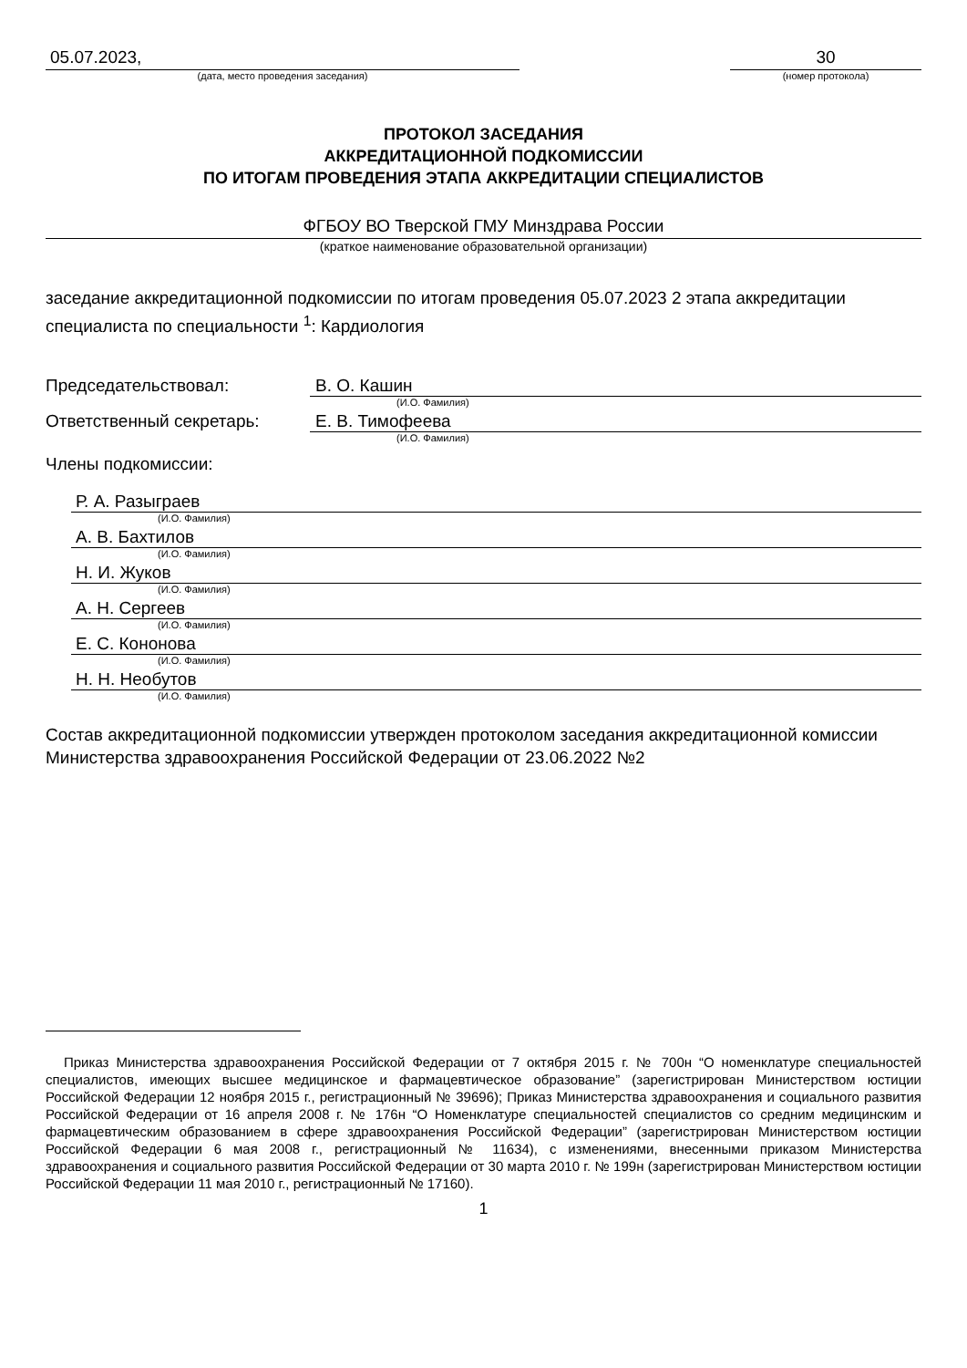05.07.2023,
(дата, место проведения заседания)
30
(номер протокола)
ПРОТОКОЛ ЗАСЕДАНИЯ
АККРЕДИТАЦИОННОЙ ПОДКОМИССИИ
ПО ИТОГАМ ПРОВЕДЕНИЯ ЭТАПА АККРЕДИТАЦИИ СПЕЦИАЛИСТОВ
ФГБОУ ВО Тверской ГМУ Минздрава России
(краткое наименование образовательной организации)
заседание аккредитационной подкомиссии по итогам проведения 05.07.2023 2 этапа аккредитации специалиста по специальности <sup>1</sup>: Кардиология
Председательствовал: В. О. Кашин
(И.О. Фамилия)
Ответственный секретарь: Е. В. Тимофеева
(И.О. Фамилия)
Члены подкомиссии:
Р. А. Разыграев
(И.О. Фамилия)
А. В. Бахтилов
(И.О. Фамилия)
Н. И. Жуков
(И.О. Фамилия)
А. Н. Сергеев
(И.О. Фамилия)
Е. С. Кононова
(И.О. Фамилия)
Н. Н. Необутов
(И.О. Фамилия)
Состав аккредитационной подкомиссии утвержден протоколом заседания аккредитационной комиссии Министерства здравоохранения Российской Федерации от 23.06.2022 №2
Приказ Министерства здравоохранения Российской Федерации от 7 октября 2015 г. № 700н “О номенклатуре специальностей специалистов, имеющих высшее медицинское и фармацевтическое образование” (зарегистрирован Министерством юстиции Российской Федерации 12 ноября 2015 г., регистрационный № 39696); Приказ Министерства здравоохранения и социального развития Российской Федерации от 16 апреля 2008 г. № 176н “О Номенклатуре специальностей специалистов со средним медицинским и фармацевтическим образованием в сфере здравоохранения Российской Федерации” (зарегистрирован Министерством юстиции Российской Федерации 6 мая 2008 г., регистрационный № 11634), с изменениями, внесенными приказом Министерства здравоохранения и социального развития Российской Федерации от 30 марта 2010 г. № 199н (зарегистрирован Министерством юстиции Российской Федерации 11 мая 2010 г., регистрационный № 17160).
1